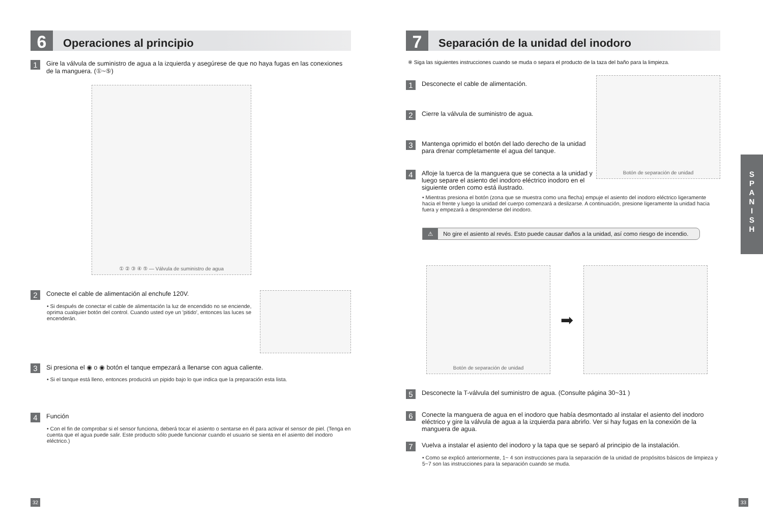6
Operaciones al principio
1
Gire la válvula de suministro de agua a la izquierda y asegúrese de que no haya fugas en las conexiones de la manguera. (①~⑤)
① ② ③ ④ ⑤ — Válvula de suministro de agua
2
Conecte el cable de alimentación al enchufe 120V.
• Si después de conectar el cable de alimentación la luz de encendido no se enciende, oprima cualquier botón del control. Cuando usted oye un 'pitido', entonces las luces se encenderán.
3
Si presiona el ◉ o ◉ botón el tanque empezará a llenarse con agua caliente.
• Si el tanque está lleno, entonces producirá un pipido bajo lo que indica que la preparación esta lista.
4
Función
• Con el fin de comprobar si el sensor funciona, deberá tocar el asiento o sentarse en él para activar el sensor de piel. (Tenga en cuenta que el agua puede salir. Este producto sólo puede funcionar cuando el usuario se sienta en el asiento del inodoro eléctrico.)
7
Separación de la unidad del inodoro
※ Siga las siguientes instrucciones cuando se muda o separa el producto de la taza del baño para la limpieza.
1
Desconecte el cable de alimentación.
2
Cierre la válvula de suministro de agua.
3
Mantenga oprimido el botón del lado derecho de la unidad para drenar completamente el agua del tanque.
4
Afloje la tuerca de la manguera que se conecta a la unidad y luego separe el asiento del inodoro eléctrico inodoro en el siguiente orden como está ilustrado.
Botón de separación de unidad
• Mientras presiona el botón (zona que se muestra como una flecha) empuje el asiento del inodoro eléctrico ligeramente hacia el frente y luego la unidad del cuerpo comenzará a deslizarse. A continuación, presione ligeramente la unidad hacia fuera y empezará a desprenderse del inodoro.
⚠ No gire el asiento al revés. Esto puede causar daños a la unidad, así como riesgo de incendio.
Botón de separación de unidad
➡
5
Desconecte la T-válvula del suministro de agua. (Consulte página 30~31 )
6
Conecte la manguera de agua en el inodoro que había desmontado al instalar el asiento del inodoro eléctrico y gire la válvula de agua a la izquierda para abrirlo. Ver si hay fugas en la conexión de la manguera de agua.
7
Vuelva a instalar el asiento del inodoro y la tapa que se separó al principio de la instalación.
• Como se explicó anteriormente, 1~ 4 son instrucciones para la separación de la unidad de propósitos básicos de limpieza y 5~7 son las instrucciones para la separación cuando se muda.
S
P
A
N
I
S
H
32 33